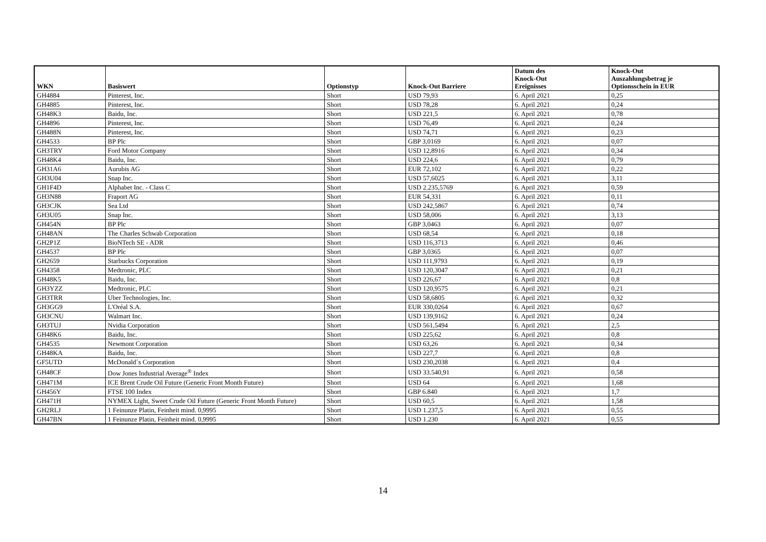| WKN | Basiswert | Optionstyp | Knock-Out Barriere | Datum des Knock-Out Ereignisses | Knock-Out Auszahlungsbetrag je Optionsschein in EUR |
| --- | --- | --- | --- | --- | --- |
| GH4884 | Pinterest, Inc. | Short | USD 79,93 | 6. April 2021 | 0,25 |
| GH4885 | Pinterest, Inc. | Short | USD 78,28 | 6. April 2021 | 0,24 |
| GH48K3 | Baidu, Inc. | Short | USD 221,5 | 6. April 2021 | 0,78 |
| GH4896 | Pinterest, Inc. | Short | USD 76,49 | 6. April 2021 | 0,24 |
| GH488N | Pinterest, Inc. | Short | USD 74,71 | 6. April 2021 | 0,23 |
| GH4533 | BP Plc | Short | GBP 3,0169 | 6. April 2021 | 0,07 |
| GH3TRY | Ford Motor Company | Short | USD 12,8916 | 6. April 2021 | 0,34 |
| GH48K4 | Baidu, Inc. | Short | USD 224,6 | 6. April 2021 | 0,79 |
| GH31A6 | Aurubis AG | Short | EUR 72,102 | 6. April 2021 | 0,22 |
| GH3U04 | Snap Inc. | Short | USD 57,6025 | 6. April 2021 | 3,11 |
| GH1F4D | Alphabet Inc. - Class C | Short | USD 2.235,5769 | 6. April 2021 | 0,59 |
| GH3N88 | Fraport AG | Short | EUR 54,331 | 6. April 2021 | 0,11 |
| GH3CJK | Sea Ltd | Short | USD 242,5867 | 6. April 2021 | 0,74 |
| GH3U05 | Snap Inc. | Short | USD 58,006 | 6. April 2021 | 3,13 |
| GH454N | BP Plc | Short | GBP 3,0463 | 6. April 2021 | 0,07 |
| GH48AN | The Charles Schwab Corporation | Short | USD 68,54 | 6. April 2021 | 0,18 |
| GH2P1Z | BioNTech SE - ADR | Short | USD 116,3713 | 6. April 2021 | 0,46 |
| GH4537 | BP Plc | Short | GBP 3,0365 | 6. April 2021 | 0,07 |
| GH2659 | Starbucks Corporation | Short | USD 111,9793 | 6. April 2021 | 0,19 |
| GH4358 | Medtronic, PLC | Short | USD 120,3047 | 6. April 2021 | 0,21 |
| GH48K5 | Baidu, Inc. | Short | USD 226,67 | 6. April 2021 | 0,8 |
| GH3YZZ | Medtronic, PLC | Short | USD 120,9575 | 6. April 2021 | 0,21 |
| GH3TRR | Uber Technologies, Inc. | Short | USD 58,6805 | 6. April 2021 | 0,32 |
| GH3GG9 | L'Oréal S.A. | Short | EUR 330,0264 | 6. April 2021 | 0,67 |
| GH3CNU | Walmart Inc. | Short | USD 139,9162 | 6. April 2021 | 0,24 |
| GH3TUJ | Nvidia Corporation | Short | USD 561,5494 | 6. April 2021 | 2,5 |
| GH48K6 | Baidu, Inc. | Short | USD 225,62 | 6. April 2021 | 0,8 |
| GH4535 | Newmont Corporation | Short | USD 63,26 | 6. April 2021 | 0,34 |
| GH48KA | Baidu, Inc. | Short | USD 227,7 | 6. April 2021 | 0,8 |
| GF5UTD | McDonald´s Corporation | Short | USD 230,2038 | 6. April 2021 | 0,4 |
| GH48CF | Dow Jones Industrial Average<sup>®</sup> Index | Short | USD 33.540,91 | 6. April 2021 | 0,58 |
| GH471M | ICE Brent Crude Oil Future (Generic Front Month Future) | Short | USD 64 | 6. April 2021 | 1,68 |
| GH456Y | FTSE 100 Index | Short | GBP 6.840 | 6. April 2021 | 1,7 |
| GH471H | NYMEX Light, Sweet Crude Oil Future (Generic Front Month Future) | Short | USD 60,5 | 6. April 2021 | 1,58 |
| GH2RLJ | 1 Feinunze Platin, Feinheit mind. 0,9995 | Short | USD 1.237,5 | 6. April 2021 | 0,55 |
| GH47BN | 1 Feinunze Platin, Feinheit mind. 0,9995 | Short | USD 1.230 | 6. April 2021 | 0,55 |
14